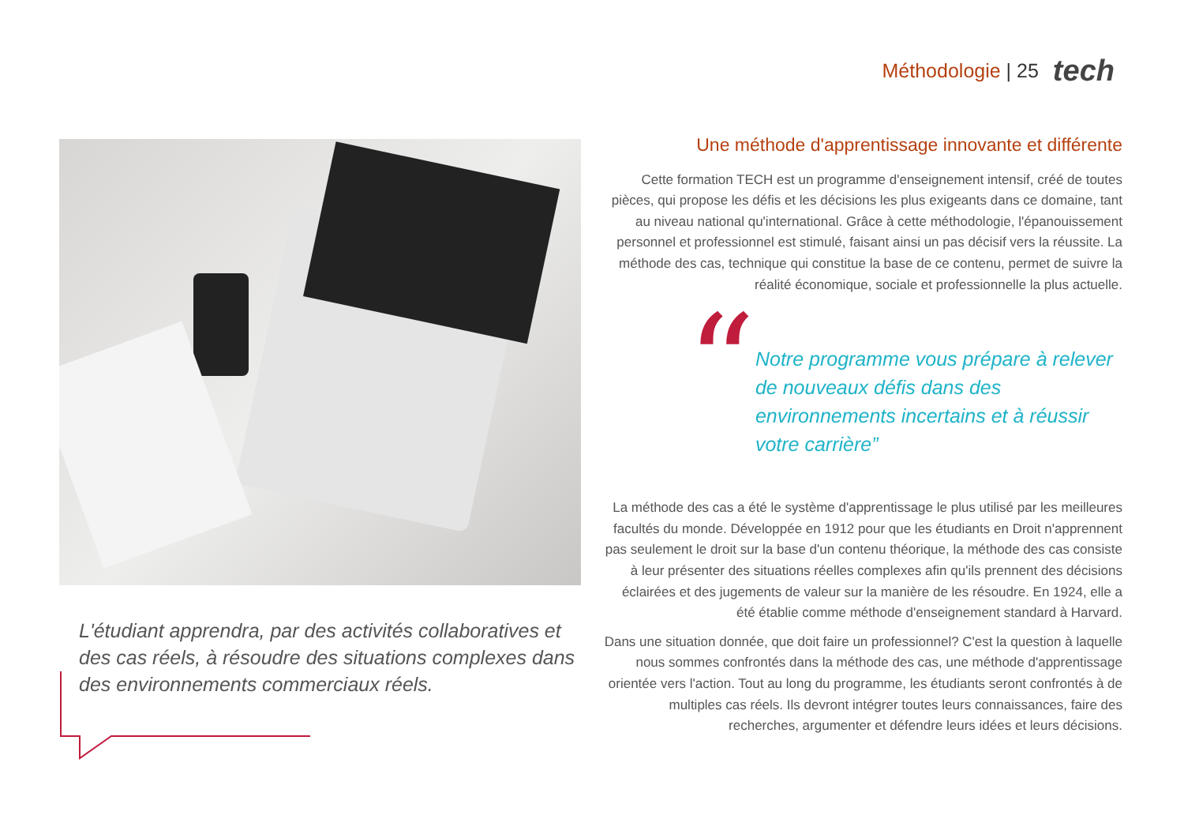Méthodologie | 25 tech
L'étudiant apprendra, par des activités collaboratives et des cas réels, à résoudre des situations complexes dans des environnements commerciaux réels.
Une méthode d'apprentissage innovante et différente
Cette formation TECH est un programme d'enseignement intensif, créé de toutes pièces, qui propose les défis et les décisions les plus exigeants dans ce domaine, tant au niveau national qu'international. Grâce à cette méthodologie, l'épanouissement personnel et professionnel est stimulé, faisant ainsi un pas décisif vers la réussite. La méthode des cas, technique qui constitue la base de ce contenu, permet de suivre la réalité économique, sociale et professionnelle la plus actuelle.
“
Notre programme vous prépare à relever de nouveaux défis dans des environnements incertains et à réussir votre carrière”
La méthode des cas a été le système d'apprentissage le plus utilisé par les meilleures facultés du monde. Développée en 1912 pour que les étudiants en Droit n'apprennent pas seulement le droit sur la base d'un contenu théorique, la méthode des cas consiste à leur présenter des situations réelles complexes afin qu'ils prennent des décisions éclairées et des jugements de valeur sur la manière de les résoudre. En 1924, elle a été établie comme méthode d'enseignement standard à Harvard.
Dans une situation donnée, que doit faire un professionnel? C'est la question à laquelle nous sommes confrontés dans la méthode des cas, une méthode d'apprentissage orientée vers l'action. Tout au long du programme, les étudiants seront confrontés à de multiples cas réels. Ils devront intégrer toutes leurs connaissances, faire des recherches, argumenter et défendre leurs idées et leurs décisions.